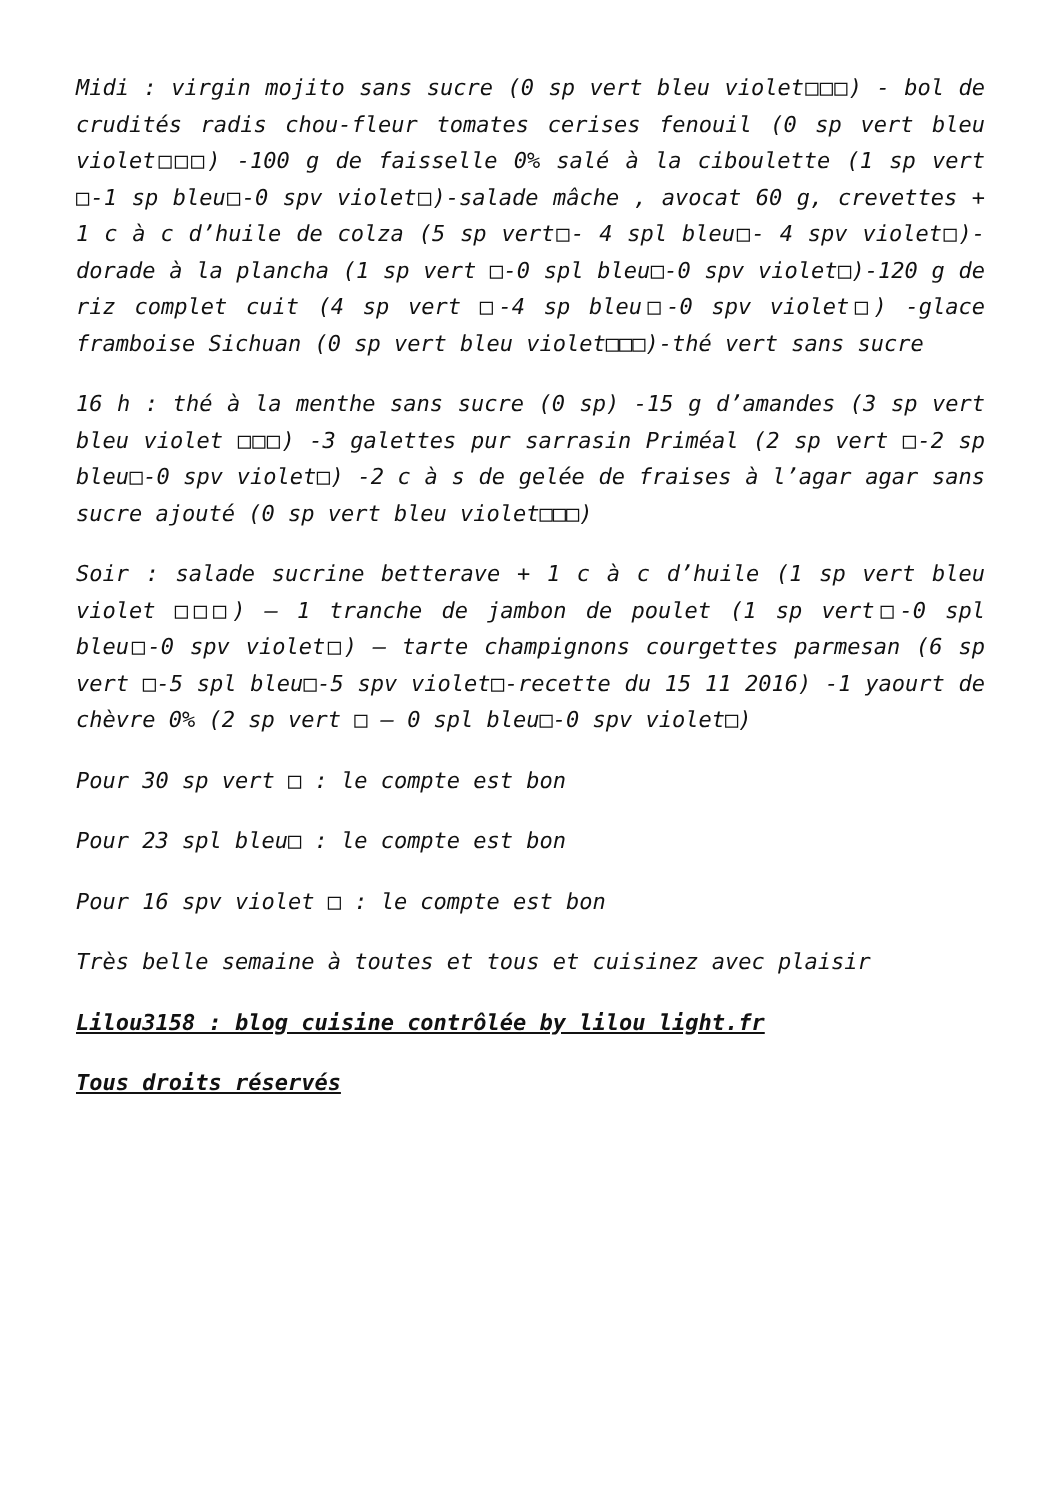Midi : virgin mojito sans sucre (0 sp vert bleu violet□□□) - bol de crudités radis chou-fleur tomates cerises fenouil (0 sp vert bleu violet□□□) -100 g de faisselle 0% salé à la ciboulette (1 sp vert □-1 sp bleu□-0 spv violet□)-salade mâche , avocat 60 g, crevettes + 1 c à c d’huile de colza (5 sp vert□- 4 spl bleu□- 4 spv violet□)-dorade à la plancha (1 sp vert □-0 spl bleu□-0 spv violet□)-120 g de riz complet cuit (4 sp vert □-4 sp bleu□-0 spv violet□) -glace framboise Sichuan (0 sp vert bleu violet□□□)-thé vert sans sucre
16 h : thé à la menthe sans sucre (0 sp) -15 g d’amandes (3 sp vert bleu violet □□□) -3 galettes pur sarrasin Priméal (2 sp vert □-2 sp bleu□-0 spv violet□) -2 c à s de gelée de fraises à l’agar agar sans sucre ajouté (0 sp vert bleu violet□□□)
Soir : salade sucrine betterave + 1 c à c d’huile (1 sp vert bleu violet □□□) – 1 tranche de jambon de poulet (1 sp vert□-0 spl bleu□-0 spv violet□) – tarte champignons courgettes parmesan (6 sp vert □-5 spl bleu□-5 spv violet□-recette du 15 11 2016) -1 yaourt de chèvre 0% (2 sp vert □ – 0 spl bleu□-0 spv violet□)
Pour 30 sp vert □ : le compte est bon
Pour 23 spl bleu□ : le compte est bon
Pour 16 spv violet □ : le compte est bon
Très belle semaine à toutes et tous et cuisinez avec plaisir
Lilou3158 : blog cuisine contrôlée by lilou light.fr
Tous droits réservés